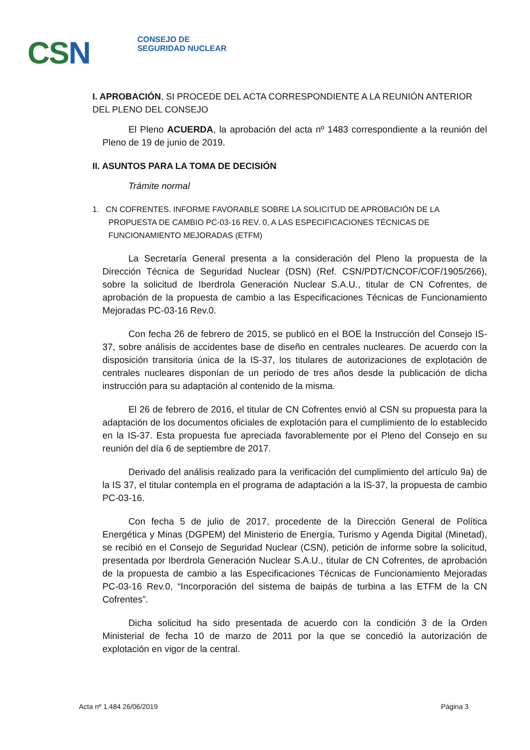CSN
CONSEJO DE
SEGURIDAD NUCLEAR
I. APROBACIÓN, SI PROCEDE DEL ACTA CORRESPONDIENTE A LA REUNIÓN ANTERIOR DEL PLENO DEL CONSEJO
El Pleno ACUERDA, la aprobación del acta nº 1483 correspondiente a la reunión del Pleno de 19 de junio de 2019.
II. ASUNTOS PARA LA TOMA DE DECISIÓN
Trámite normal
1. CN COFRENTES. INFORME FAVORABLE SOBRE LA SOLICITUD DE APROBACIÓN DE LA PROPUESTA DE CAMBIO PC-03-16 REV. 0, A LAS ESPECIFICACIONES TÉCNICAS DE FUNCIONAMIENTO MEJORADAS (ETFM)
La Secretaría General presenta a la consideración del Pleno la propuesta de la Dirección Técnica de Seguridad Nuclear (DSN) (Ref. CSN/PDT/CNCOF/COF/1905/266), sobre la solicitud de Iberdrola Generación Nuclear S.A.U., titular de CN Cofrentes, de aprobación de la propuesta de cambio a las Especificaciones Técnicas de Funcionamiento Mejoradas PC-03-16 Rev.0.
Con fecha 26 de febrero de 2015, se publicó en el BOE la Instrucción del Consejo IS-37, sobre análisis de accidentes base de diseño en centrales nucleares. De acuerdo con la disposición transitoria única de la IS-37, los titulares de autorizaciones de explotación de centrales nucleares disponían de un periodo de tres años desde la publicación de dicha instrucción para su adaptación al contenido de la misma.
El 26 de febrero de 2016, el titular de CN Cofrentes envió al CSN su propuesta para la adaptación de los documentos oficiales de explotación para el cumplimiento de lo establecido en la IS-37. Esta propuesta fue apreciada favorablemente por el Pleno del Consejo en su reunión del día 6 de septiembre de 2017.
Derivado del análisis realizado para la verificación del cumplimiento del artículo 9a) de la IS 37, el titular contempla en el programa de adaptación a la IS-37, la propuesta de cambio PC-03-16.
Con fecha 5 de julio de 2017, procedente de la Dirección General de Política Energética y Minas (DGPEM) del Ministerio de Energía, Turismo y Agenda Digital (Minetad), se recibió en el Consejo de Seguridad Nuclear (CSN), petición de informe sobre la solicitud, presentada por Iberdrola Generación Nuclear S.A.U., titular de CN Cofrentes, de aprobación de la propuesta de cambio a las Especificaciones Técnicas de Funcionamiento Mejoradas PC-03-16 Rev.0, “Incorporación del sistema de baipás de turbina a las ETFM de la CN Cofrentes”.
Dicha solicitud ha sido presentada de acuerdo con la condición 3 de la Orden Ministerial de fecha 10 de marzo de 2011 por la que se concedió la autorización de explotación en vigor de la central.
Acta nº 1.484 26/06/2019 Página 3